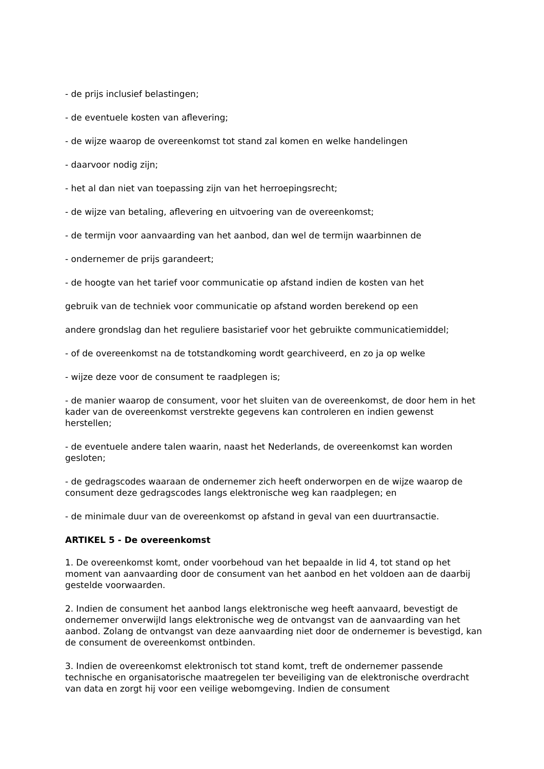- de prijs inclusief belastingen;
- de eventuele kosten van aflevering;
- de wijze waarop de overeenkomst tot stand zal komen en welke handelingen
- daarvoor nodig zijn;
- het al dan niet van toepassing zijn van het herroepingsrecht;
- de wijze van betaling, aflevering en uitvoering van de overeenkomst;
- de termijn voor aanvaarding van het aanbod, dan wel de termijn waarbinnen de
- ondernemer de prijs garandeert;
- de hoogte van het tarief voor communicatie op afstand indien de kosten van het
gebruik van de techniek voor communicatie op afstand worden berekend op een
andere grondslag dan het reguliere basistarief voor het gebruikte communicatiemiddel;
- of de overeenkomst na de totstandkoming wordt gearchiveerd, en zo ja op welke
- wijze deze voor de consument te raadplegen is;
- de manier waarop de consument, voor het sluiten van de overeenkomst, de door hem in het kader van de overeenkomst verstrekte gegevens kan controleren en indien gewenst herstellen;
- de eventuele andere talen waarin, naast het Nederlands, de overeenkomst kan worden gesloten;
- de gedragscodes waaraan de ondernemer zich heeft onderworpen en de wijze waarop de consument deze gedragscodes langs elektronische weg kan raadplegen; en
- de minimale duur van de overeenkomst op afstand in geval van een duurtransactie.
ARTIKEL 5 - De overeenkomst
1. De overeenkomst komt, onder voorbehoud van het bepaalde in lid 4, tot stand op het moment van aanvaarding door de consument van het aanbod en het voldoen aan de daarbij gestelde voorwaarden.
2. Indien de consument het aanbod langs elektronische weg heeft aanvaard, bevestigt de ondernemer onverwijld langs elektronische weg de ontvangst van de aanvaarding van het aanbod. Zolang de ontvangst van deze aanvaarding niet door de ondernemer is bevestigd, kan de consument de overeenkomst ontbinden.
3. Indien de overeenkomst elektronisch tot stand komt, treft de ondernemer passende technische en organisatorische maatregelen ter beveiliging van de elektronische overdracht van data en zorgt hij voor een veilige webomgeving. Indien de consument